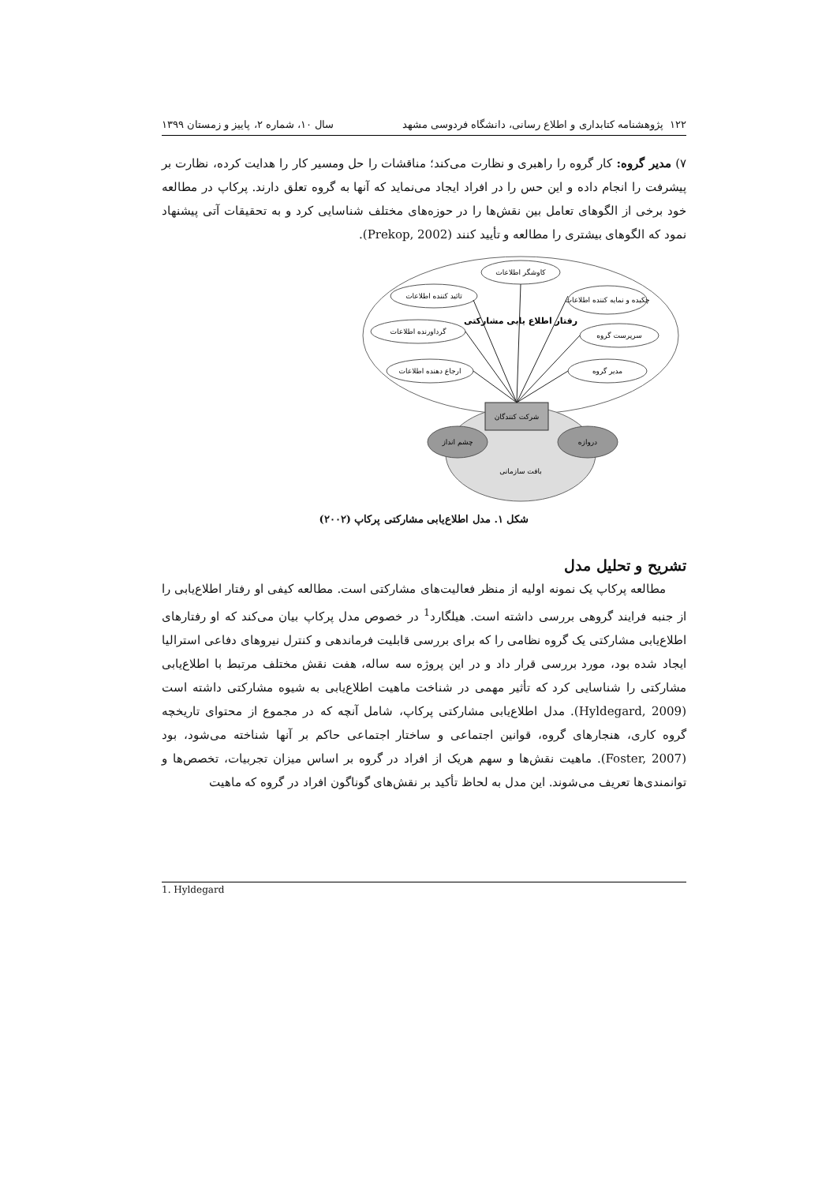۱۲۲ پژوهشنامه کتابداری و اطلاع رسانی، دانشگاه فردوسی مشهد سال ۱۰، شماره ۲، پاییز و زمستان ۱۳۹۹
۷) مدیر گروه: کار گروه را راهبری و نظارت می‌کند؛ مناقشات را حل ومسیر کار را هدایت کرده، نظارت بر پیشرفت را انجام داده و این حس را در افراد ایجاد می‌نماید که آنها به گروه تعلق دارند. پرکاپ در مطالعه خود برخی از الگوهای تعامل بین نقش‌ها را در حوزه‌های مختلف شناسایی کرد و به تحقیقات آتی پیشنهاد نمود که الگوهای بیشتری را مطالعه و تأیید کنند (Prekop, 2002).
کاوشگر اطلاعات
تائید کننده اطلاعات
چکیده و نمایه کننده اطلاعات
گرداورنده اطلاعات
سرپرست گروه
ارجاع دهنده اطلاعات
مدیر گروه
رفتار اطلاع یابی مشارکتی
شرکت کنندگان
چشم انداز
دروازه
بافت سازمانی
شکل ۱. مدل اطلاع‌یابی مشارکتی پرکاپ (۲۰۰۲)
تشریح و تحلیل مدل
مطالعه پرکاپ یک نمونه اولیه از منظر فعالیت‌های مشارکتی است. مطالعه کیفی او رفتار اطلاع‌یابی را از جنبه فرایند گروهی بررسی داشته است. هیلگارد<sup>1</sup> در خصوص مدل پرکاپ بیان می‌کند که او رفتارهای اطلاع‌یابی مشارکتی یک گروه نظامی را که برای بررسی قابلیت فرماندهی و کنترل نیروهای دفاعی استرالیا ایجاد شده بود، مورد بررسی قرار داد و در این پروژه سه ساله، هفت نقش مختلف مرتبط با اطلاع‌یابی مشارکتی را شناسایی کرد که تأثیر مهمی در شناخت ماهیت اطلاع‌یابی به شیوه مشارکتی داشته است (Hyldegard, 2009). مدل اطلاع‌یابی مشارکتی پرکاپ، شامل آنچه که در مجموع از محتوای تاریخچه گروه کاری، هنجارهای گروه، قوانین اجتماعی و ساختار اجتماعی حاکم بر آنها شناخته می‌شود، بود (Foster, 2007). ماهیت نقش‌ها و سهم هریک از افراد در گروه بر اساس میزان تجربیات، تخصص‌ها و توانمندی‌ها تعریف می‌شوند. این مدل به لحاظ تأکید بر نقش‌های گوناگون افراد در گروه که ماهیت
1. Hyldegard